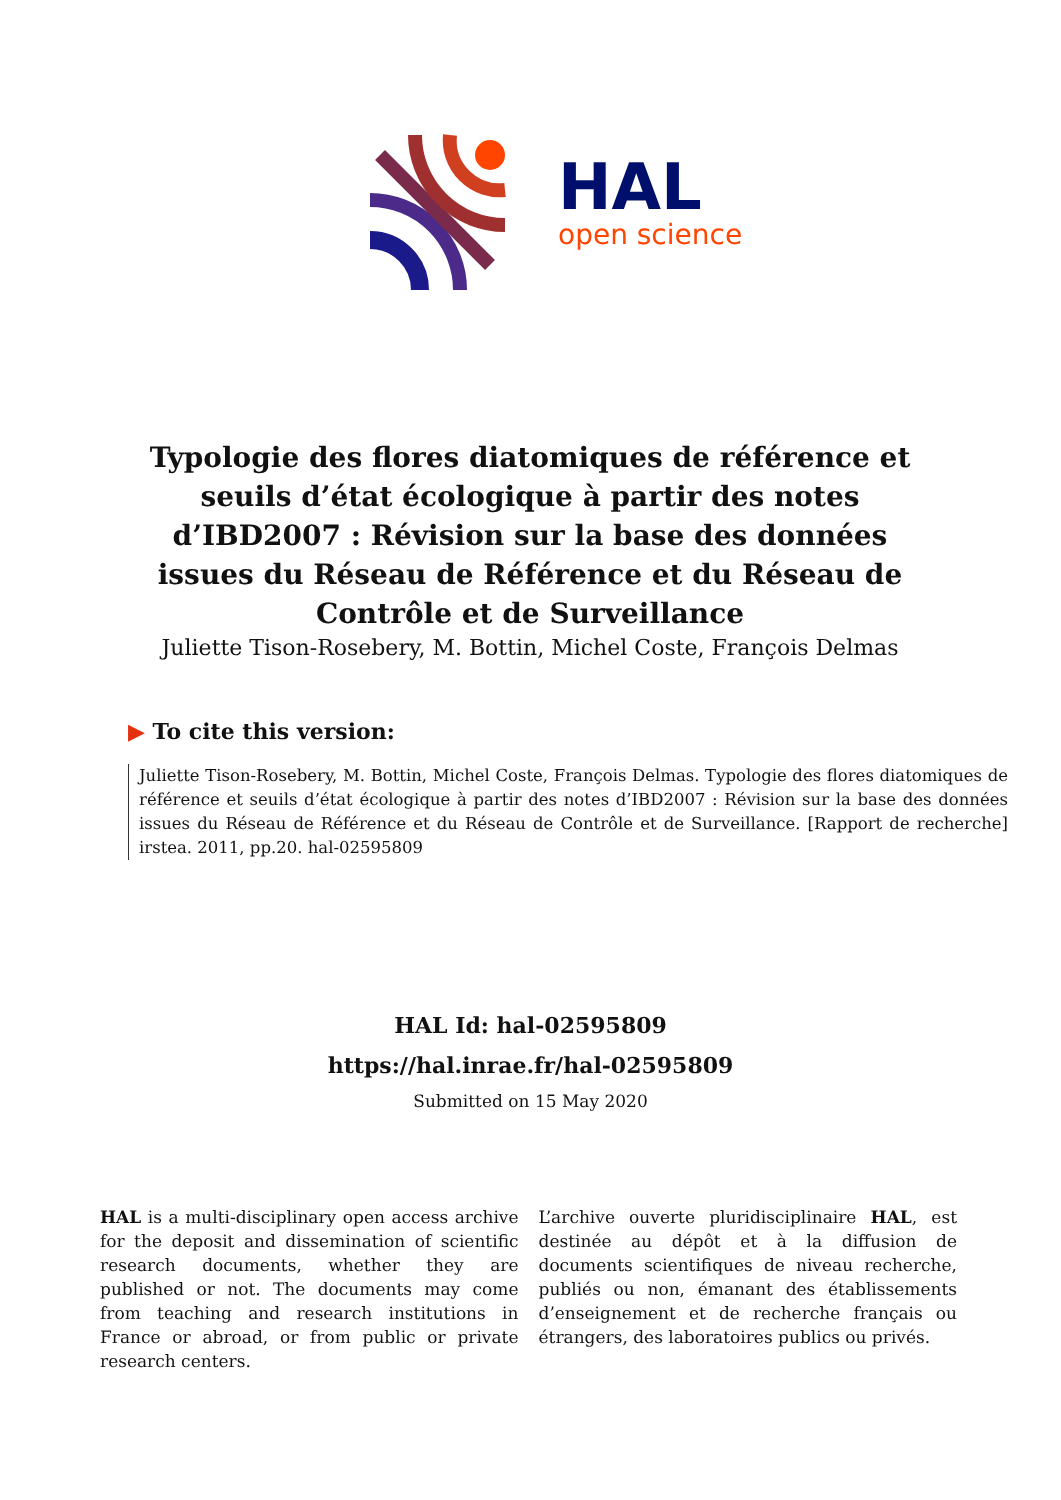HAL
open science
Typologie des flores diatomiques de référence et seuils d’état écologique à partir des notes d’IBD2007 : Révision sur la base des données issues du Réseau de Référence et du Réseau de Contrôle et de Surveillance
Juliette Tison-Rosebery, M. Bottin, Michel Coste, François Delmas
▶ To cite this version:
Juliette Tison-Rosebery, M. Bottin, Michel Coste, François Delmas. Typologie des flores diatomiques de référence et seuils d’état écologique à partir des notes d’IBD2007 : Révision sur la base des données issues du Réseau de Référence et du Réseau de Contrôle et de Surveillance. [Rapport de recherche] irstea. 2011, pp.20. hal-02595809
HAL Id: hal-02595809
https://hal.inrae.fr/hal-02595809
Submitted on 15 May 2020
HAL is a multi-disciplinary open access archive for the deposit and dissemination of scientific research documents, whether they are published or not. The documents may come from teaching and research institutions in France or abroad, or from public or private research centers.
L’archive ouverte pluridisciplinaire HAL, est destinée au dépôt et à la diffusion de documents scientifiques de niveau recherche, publiés ou non, émanant des établissements d’enseignement et de recherche français ou étrangers, des laboratoires publics ou privés.